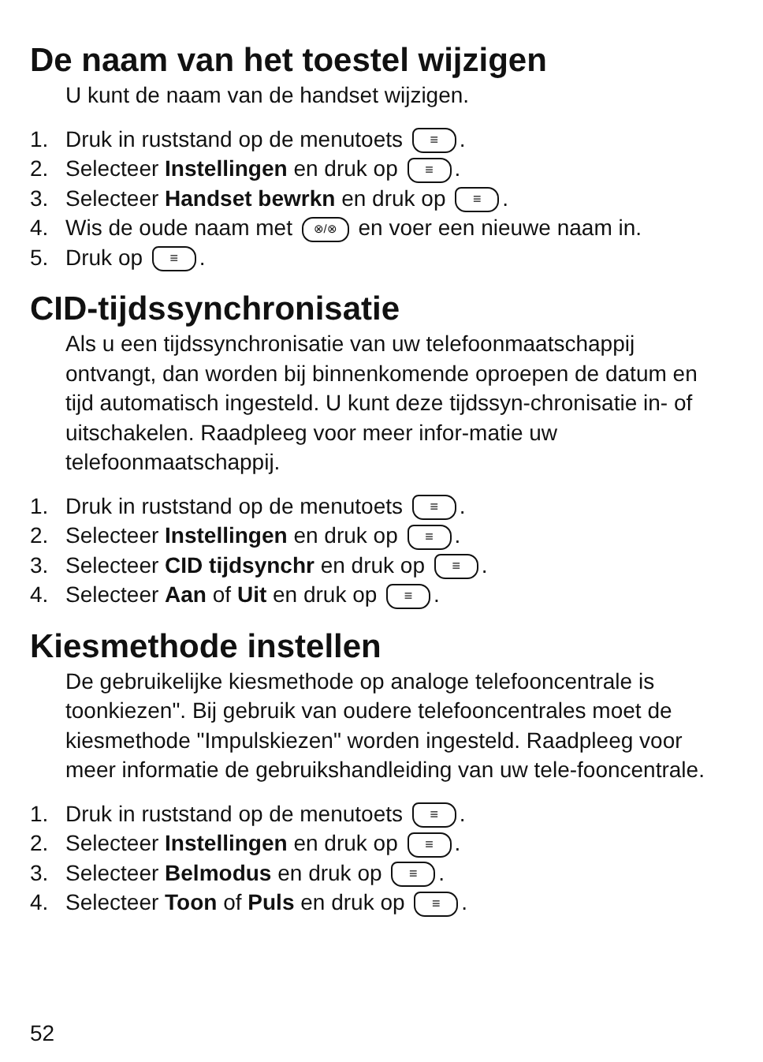De naam van het toestel wijzigen
U kunt de naam van de handset wijzigen.
1. Druk in ruststand op de menutoets ≡.
2. Selecteer Instellingen en druk op ≡.
3. Selecteer Handset bewrkn en druk op ≡.
4. Wis de oude naam met ⊗/⊗ en voer een nieuwe naam in.
5. Druk op ≡.
CID-tijdssynchronisatie
Als u een tijdssynchronisatie van uw telefoonmaatschappij ontvangt, dan worden bij binnenkomende oproepen de datum en tijd automatisch ingesteld. U kunt deze tijdssyn-chronisatie in- of uitschakelen. Raadpleeg voor meer infor-matie uw telefoonmaatschappij.
1. Druk in ruststand op de menutoets ≡.
2. Selecteer Instellingen en druk op ≡.
3. Selecteer CID tijdsynchr en druk op ≡.
4. Selecteer Aan of Uit en druk op ≡.
Kiesmethode instellen
De gebruikelijke kiesmethode op analoge telefooncentrale is toonkiezen". Bij gebruik van oudere telefooncentrales moet de kiesmethode "Impulskiezen" worden ingesteld. Raadpleeg voor meer informatie de gebruikshandleiding van uw tele-fooncentrale.
1. Druk in ruststand op de menutoets ≡.
2. Selecteer Instellingen en druk op ≡.
3. Selecteer Belmodus en druk op ≡.
4. Selecteer Toon of Puls en druk op ≡.
52